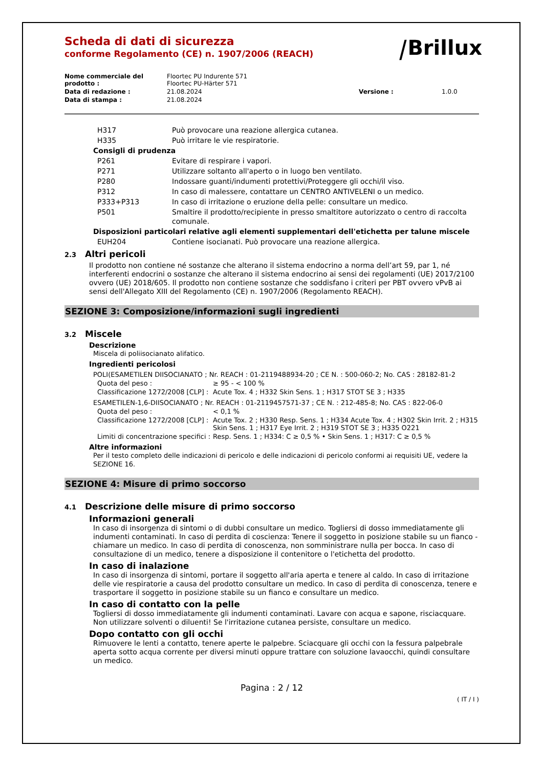⧸Brillux
Scheda di dati di sicurezza
conforme Regolamento (CE) n. 1907/2006 (REACH)
| Nome commerciale del prodotto : | Floortec PU Indurente 571 Floortec PU-Härter 571 | | |
| Data di redazione : | 21.08.2024 | Versione : | 1.0.0 |
| Data di stampa : | 21.08.2024 | | |
| H317 | Può provocare una reazione allergica cutanea. |
| H335 | Può irritare le vie respiratorie. |
| Consigli di prudenza | |
| P261 | Evitare di respirare i vapori. |
| P271 | Utilizzare soltanto all'aperto o in luogo ben ventilato. |
| P280 | Indossare guanti/indumenti protettivi/Proteggere gli occhi/il viso. |
| P312 | In caso di malessere, contattare un CENTRO ANTIVELENI o un medico. |
| P333+P313 | In caso di irritazione o eruzione della pelle: consultare un medico. |
| P501 | Smaltire il prodotto/recipiente in presso smaltitore autorizzato o centro di raccolta comunale. |
| Disposizioni particolari relative agli elementi supplementari dell'etichetta per talune miscele | |
| EUH204 | Contiene isocianati. Può provocare una reazione allergica. |
2.3 Altri pericoli
Il prodotto non contiene né sostanze che alterano il sistema endocrino a norma dell’art 59, par 1, né interferenti endocrini o sostanze che alterano il sistema endocrino ai sensi dei regolamenti (UE) 2017/2100 ovvero (UE) 2018/605. Il prodotto non contiene sostanze che soddisfano i criteri per PBT ovvero vPvB ai sensi dell'Allegato XIII del Regolamento (CE) n. 1907/2006 (Regolamento REACH).
SEZIONE 3: Composizione/informazioni sugli ingredienti
3.2 Miscele
Descrizione
Miscela di poliisocianato alifatico.
Ingredienti pericolosi
POLI(ESAMETILEN DIISOCIANATO ; Nr. REACH : 01-2119488934-20 ; CE N. : 500-060-2; No. CAS : 28182-81-2
| Quota del peso : | ≥ 95 - < 100 % |
| Classificazione 1272/2008 [CLP] : | Acute Tox. 4 ; H332 Skin Sens. 1 ; H317 STOT SE 3 ; H335 |
ESAMETILEN-1,6-DIISOCIANATO ; Nr. REACH : 01-2119457571-37 ; CE N. : 212-485-8; No. CAS : 822-06-0
| Quota del peso : | < 0,1 % |
| Classificazione 1272/2008 [CLP] : | Acute Tox. 2 ; H330 Resp. Sens. 1 ; H334 Acute Tox. 4 ; H302 Skin Irrit. 2 ; H315 Skin Sens. 1 ; H317 Eye Irrit. 2 ; H319 STOT SE 3 ; H335 O221 |
| Limiti di concentrazione specifici : | Resp. Sens. 1 ; H334: C ≥ 0,5 % • Skin Sens. 1 ; H317: C ≥ 0,5 % |
Altre informazioni
Per il testo completo delle indicazioni di pericolo e delle indicazioni di pericolo conformi ai requisiti UE, vedere la SEZIONE 16.
SEZIONE 4: Misure di primo soccorso
4.1 Descrizione delle misure di primo soccorso
Informazioni generali
In caso di insorgenza di sintomi o di dubbi consultare un medico. Togliersi di dosso immediatamente gli indumenti contaminati. In caso di perdita di coscienza: Tenere il soggetto in posizione stabile su un fianco - chiamare un medico. In caso di perdita di conoscenza, non somministrare nulla per bocca. In caso di consultazione di un medico, tenere a disposizione il contenitore o l'etichetta del prodotto.
In caso di inalazione
In caso di insorgenza di sintomi, portare il soggetto all'aria aperta e tenere al caldo. In caso di irritazione delle vie respiratorie a causa del prodotto consultare un medico. In caso di perdita di conoscenza, tenere e trasportare il soggetto in posizione stabile su un fianco e consultare un medico.
In caso di contatto con la pelle
Togliersi di dosso immediatamente gli indumenti contaminati. Lavare con acqua e sapone, risciacquare. Non utilizzare solventi o diluenti! Se l'irritazione cutanea persiste, consultare un medico.
Dopo contatto con gli occhi
Rimuovere le lenti a contatto, tenere aperte le palpebre. Sciacquare gli occhi con la fessura palpebrale aperta sotto acqua corrente per diversi minuti oppure trattare con soluzione lavaocchi, quindi consultare un medico.
Pagina : 2 / 12
( IT / I )